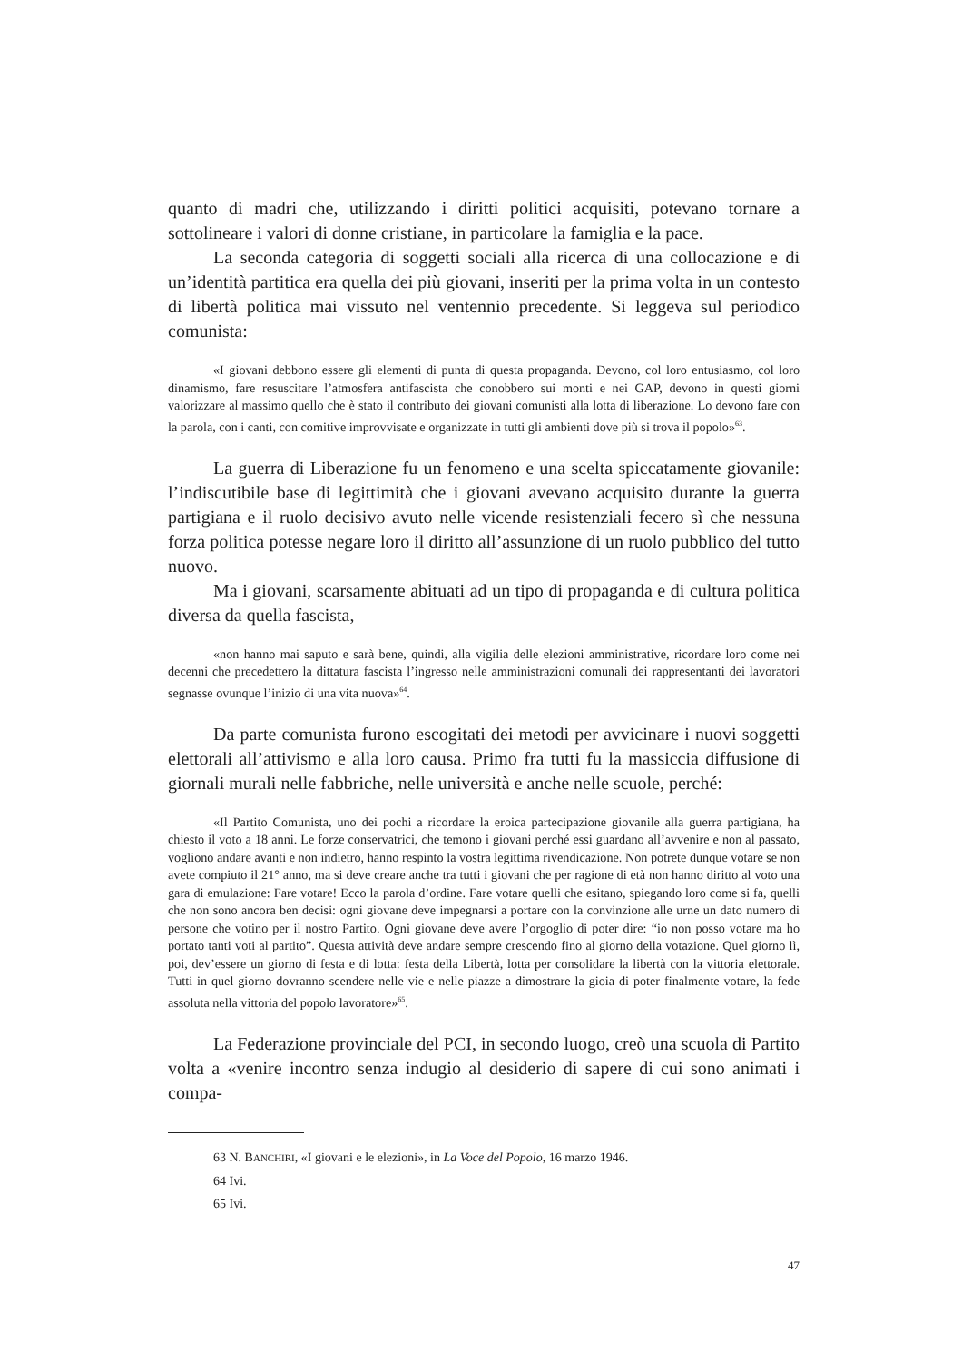quanto di madri che, utilizzando i diritti politici acquisiti, potevano tornare a sottolineare i valori di donne cristiane, in particolare la famiglia e la pace.
La seconda categoria di soggetti sociali alla ricerca di una collocazione e di un’identità partitica era quella dei più giovani, inseriti per la prima volta in un contesto di libertà politica mai vissuto nel ventennio precedente. Si leggeva sul periodico comunista:
«I giovani debbono essere gli elementi di punta di questa propaganda. Devono, col loro entusiasmo, col loro dinamismo, fare resuscitare l’atmosfera antifascista che conobbero sui monti e nei GAP, devono in questi giorni valorizzare al massimo quello che è stato il contributo dei giovani comunisti alla lotta di liberazione. Lo devono fare con la parola, con i canti, con comitive improvvisate e organizzate in tutti gli ambienti dove più si trova il popolo»<sup>63</sup>.
La guerra di Liberazione fu un fenomeno e una scelta spiccatamente giovanile: l’indiscutibile base di legittimità che i giovani avevano acquisito durante la guerra partigiana e il ruolo decisivo avuto nelle vicende resistenziali fecero sì che nessuna forza politica potesse negare loro il diritto all’assunzione di un ruolo pubblico del tutto nuovo.
Ma i giovani, scarsamente abituati ad un tipo di propaganda e di cultura politica diversa da quella fascista,
«non hanno mai saputo e sarà bene, quindi, alla vigilia delle elezioni amministrative, ricordare loro come nei decenni che precedettero la dittatura fascista l’ingresso nelle amministrazioni comunali dei rappresentanti dei lavoratori segnasse ovunque l’inizio di una vita nuova»<sup>64</sup>.
Da parte comunista furono escogitati dei metodi per avvicinare i nuovi soggetti elettorali all’attivismo e alla loro causa. Primo fra tutti fu la massiccia diffusione di giornali murali nelle fabbriche, nelle università e anche nelle scuole, perché:
«Il Partito Comunista, uno dei pochi a ricordare la eroica partecipazione giovanile alla guerra partigiana, ha chiesto il voto a 18 anni. Le forze conservatrici, che temono i giovani perché essi guardano all’avvenire e non al passato, vogliono andare avanti e non indietro, hanno respinto la vostra legittima rivendicazione. Non potrete dunque votare se non avete compiuto il 21° anno, ma si deve creare anche tra tutti i giovani che per ragione di età non hanno diritto al voto una gara di emulazione: Fare votare! Ecco la parola d’ordine. Fare votare quelli che esitano, spiegando loro come si fa, quelli che non sono ancora ben decisi: ogni giovane deve impegnarsi a portare con la convinzione alle urne un dato numero di persone che votino per il nostro Partito. Ogni giovane deve avere l’orgoglio di poter dire: “io non posso votare ma ho portato tanti voti al partito”. Questa attività deve andare sempre crescendo fino al giorno della votazione. Quel giorno lì, poi, dev’essere un giorno di festa e di lotta: festa della Libertà, lotta per consolidare la libertà con la vittoria elettorale. Tutti in quel giorno dovranno scendere nelle vie e nelle piazze a dimostrare la gioia di poter finalmente votare, la fede assoluta nella vittoria del popolo lavoratore»<sup>65</sup>.
La Federazione provinciale del PCI, in secondo luogo, creò una scuola di Partito volta a «venire incontro senza indugio al desiderio di sapere di cui sono animati i compa-
63 N. BANCHIRI, «I giovani e le elezioni», in La Voce del Popolo, 16 marzo 1946.
64 Ivi.
65 Ivi.
47